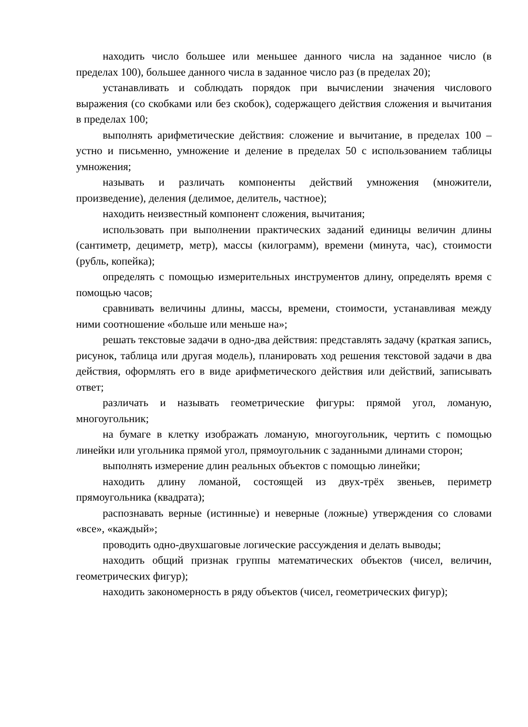находить число большее или меньшее данного числа на заданное число (в пределах 100), большее данного числа в заданное число раз (в пределах 20);
устанавливать и соблюдать порядок при вычислении значения числового выражения (со скобками или без скобок), содержащего действия сложения и вычитания в пределах 100;
выполнять арифметические действия: сложение и вычитание, в пределах 100 – устно и письменно, умножение и деление в пределах 50 с использованием таблицы умножения;
называть и различать компоненты действий умножения (множители, произведение), деления (делимое, делитель, частное);
находить неизвестный компонент сложения, вычитания;
использовать при выполнении практических заданий единицы величин длины (сантиметр, дециметр, метр), массы (килограмм), времени (минута, час), стоимости (рубль, копейка);
определять с помощью измерительных инструментов длину, определять время с помощью часов;
сравнивать величины длины, массы, времени, стоимости, устанавливая между ними соотношение «больше или меньше на»;
решать текстовые задачи в одно-два действия: представлять задачу (краткая запись, рисунок, таблица или другая модель), планировать ход решения текстовой задачи в два действия, оформлять его в виде арифметического действия или действий, записывать ответ;
различать и называть геометрические фигуры: прямой угол, ломаную, многоугольник;
на бумаге в клетку изображать ломаную, многоугольник, чертить с помощью линейки или угольника прямой угол, прямоугольник с заданными длинами сторон;
выполнять измерение длин реальных объектов с помощью линейки;
находить длину ломаной, состоящей из двух-трёх звеньев, периметр прямоугольника (квадрата);
распознавать верные (истинные) и неверные (ложные) утверждения со словами «все», «каждый»;
проводить одно-двухшаговые логические рассуждения и делать выводы;
находить общий признак группы математических объектов (чисел, величин, геометрических фигур);
находить закономерность в ряду объектов (чисел, геометрических фигур);